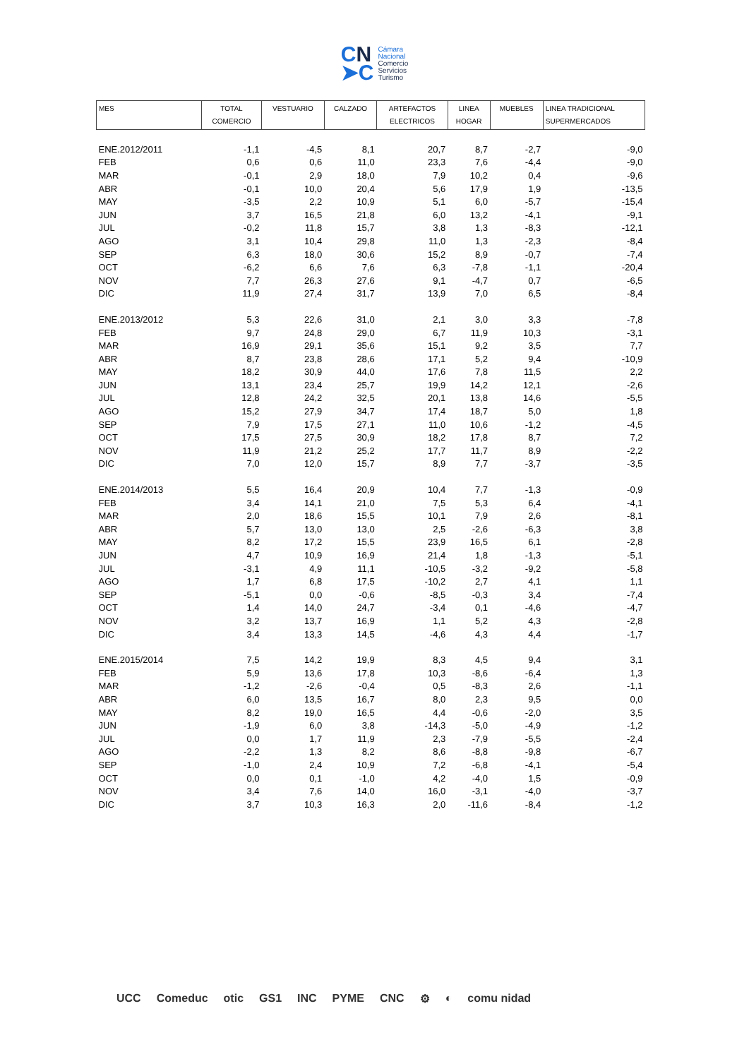CN
➤C
Cámara
Nacional
Comercio
Servicios
Turismo
| MES | TOTAL COMERCIO | VESTUARIO | CALZADO | ARTEFACTOS ELECTRICOS | LINEA HOGAR | MUEBLES | LINEA TRADICIONAL SUPERMERCADOS |
| --- | --- | --- | --- | --- | --- | --- | --- |
| ENE.2012/2011 | -1,1 | -4,5 | 8,1 | 20,7 | 8,7 | -2,7 | -9,0 |
| FEB | 0,6 | 0,6 | 11,0 | 23,3 | 7,6 | -4,4 | -9,0 |
| MAR | -0,1 | 2,9 | 18,0 | 7,9 | 10,2 | 0,4 | -9,6 |
| ABR | -0,1 | 10,0 | 20,4 | 5,6 | 17,9 | 1,9 | -13,5 |
| MAY | -3,5 | 2,2 | 10,9 | 5,1 | 6,0 | -5,7 | -15,4 |
| JUN | 3,7 | 16,5 | 21,8 | 6,0 | 13,2 | -4,1 | -9,1 |
| JUL | -0,2 | 11,8 | 15,7 | 3,8 | 1,3 | -8,3 | -12,1 |
| AGO | 3,1 | 10,4 | 29,8 | 11,0 | 1,3 | -2,3 | -8,4 |
| SEP | 6,3 | 18,0 | 30,6 | 15,2 | 8,9 | -0,7 | -7,4 |
| OCT | -6,2 | 6,6 | 7,6 | 6,3 | -7,8 | -1,1 | -20,4 |
| NOV | 7,7 | 26,3 | 27,6 | 9,1 | -4,7 | 0,7 | -6,5 |
| DIC | 11,9 | 27,4 | 31,7 | 13,9 | 7,0 | 6,5 | -8,4 |
| ENE.2013/2012 | 5,3 | 22,6 | 31,0 | 2,1 | 3,0 | 3,3 | -7,8 |
| FEB | 9,7 | 24,8 | 29,0 | 6,7 | 11,9 | 10,3 | -3,1 |
| MAR | 16,9 | 29,1 | 35,6 | 15,1 | 9,2 | 3,5 | 7,7 |
| ABR | 8,7 | 23,8 | 28,6 | 17,1 | 5,2 | 9,4 | -10,9 |
| MAY | 18,2 | 30,9 | 44,0 | 17,6 | 7,8 | 11,5 | 2,2 |
| JUN | 13,1 | 23,4 | 25,7 | 19,9 | 14,2 | 12,1 | -2,6 |
| JUL | 12,8 | 24,2 | 32,5 | 20,1 | 13,8 | 14,6 | -5,5 |
| AGO | 15,2 | 27,9 | 34,7 | 17,4 | 18,7 | 5,0 | 1,8 |
| SEP | 7,9 | 17,5 | 27,1 | 11,0 | 10,6 | -1,2 | -4,5 |
| OCT | 17,5 | 27,5 | 30,9 | 18,2 | 17,8 | 8,7 | 7,2 |
| NOV | 11,9 | 21,2 | 25,2 | 17,7 | 11,7 | 8,9 | -2,2 |
| DIC | 7,0 | 12,0 | 15,7 | 8,9 | 7,7 | -3,7 | -3,5 |
| ENE.2014/2013 | 5,5 | 16,4 | 20,9 | 10,4 | 7,7 | -1,3 | -0,9 |
| FEB | 3,4 | 14,1 | 21,0 | 7,5 | 5,3 | 6,4 | -4,1 |
| MAR | 2,0 | 18,6 | 15,5 | 10,1 | 7,9 | 2,6 | -8,1 |
| ABR | 5,7 | 13,0 | 13,0 | 2,5 | -2,6 | -6,3 | 3,8 |
| MAY | 8,2 | 17,2 | 15,5 | 23,9 | 16,5 | 6,1 | -2,8 |
| JUN | 4,7 | 10,9 | 16,9 | 21,4 | 1,8 | -1,3 | -5,1 |
| JUL | -3,1 | 4,9 | 11,1 | -10,5 | -3,2 | -9,2 | -5,8 |
| AGO | 1,7 | 6,8 | 17,5 | -10,2 | 2,7 | 4,1 | 1,1 |
| SEP | -5,1 | 0,0 | -0,6 | -8,5 | -0,3 | 3,4 | -7,4 |
| OCT | 1,4 | 14,0 | 24,7 | -3,4 | 0,1 | -4,6 | -4,7 |
| NOV | 3,2 | 13,7 | 16,9 | 1,1 | 5,2 | 4,3 | -2,8 |
| DIC | 3,4 | 13,3 | 14,5 | -4,6 | 4,3 | 4,4 | -1,7 |
| ENE.2015/2014 | 7,5 | 14,2 | 19,9 | 8,3 | 4,5 | 9,4 | 3,1 |
| FEB | 5,9 | 13,6 | 17,8 | 10,3 | -8,6 | -6,4 | 1,3 |
| MAR | -1,2 | -2,6 | -0,4 | 0,5 | -8,3 | 2,6 | -1,1 |
| ABR | 6,0 | 13,5 | 16,7 | 8,0 | 2,3 | 9,5 | 0,0 |
| MAY | 8,2 | 19,0 | 16,5 | 4,4 | -0,6 | -2,0 | 3,5 |
| JUN | -1,9 | 6,0 | 3,8 | -14,3 | -5,0 | -4,9 | -1,2 |
| JUL | 0,0 | 1,7 | 11,9 | 2,3 | -7,9 | -5,5 | -2,4 |
| AGO | -2,2 | 1,3 | 8,2 | 8,6 | -8,8 | -9,8 | -6,7 |
| SEP | -1,0 | 2,4 | 10,9 | 7,2 | -6,8 | -4,1 | -5,4 |
| OCT | 0,0 | 0,1 | -1,0 | 4,2 | -4,0 | 1,5 | -0,9 |
| NOV | 3,4 | 7,6 | 14,0 | 16,0 | -3,1 | -4,0 | -3,7 |
| DIC | 3,7 | 10,3 | 16,3 | 2,0 | -11,6 | -8,4 | -1,2 |
UCC Comeduc otic GS1 INC PYME CNC ⚙ ◐ comu nidad